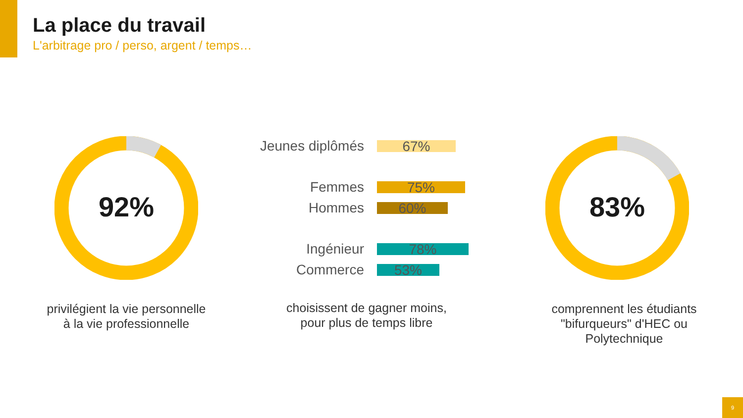La place du travail
L'arbitrage pro / perso, argent / temps…
92%
privilégient la vie personnelle
à la vie professionnelle
Jeunes diplômés
67%
Femmes
75%
Hommes
60%
Ingénieur
78%
Commerce
53%
choisissent de gagner moins,
pour plus de temps libre
83%
comprennent les étudiants
"bifurqueurs" d'HEC ou
Polytechnique
9